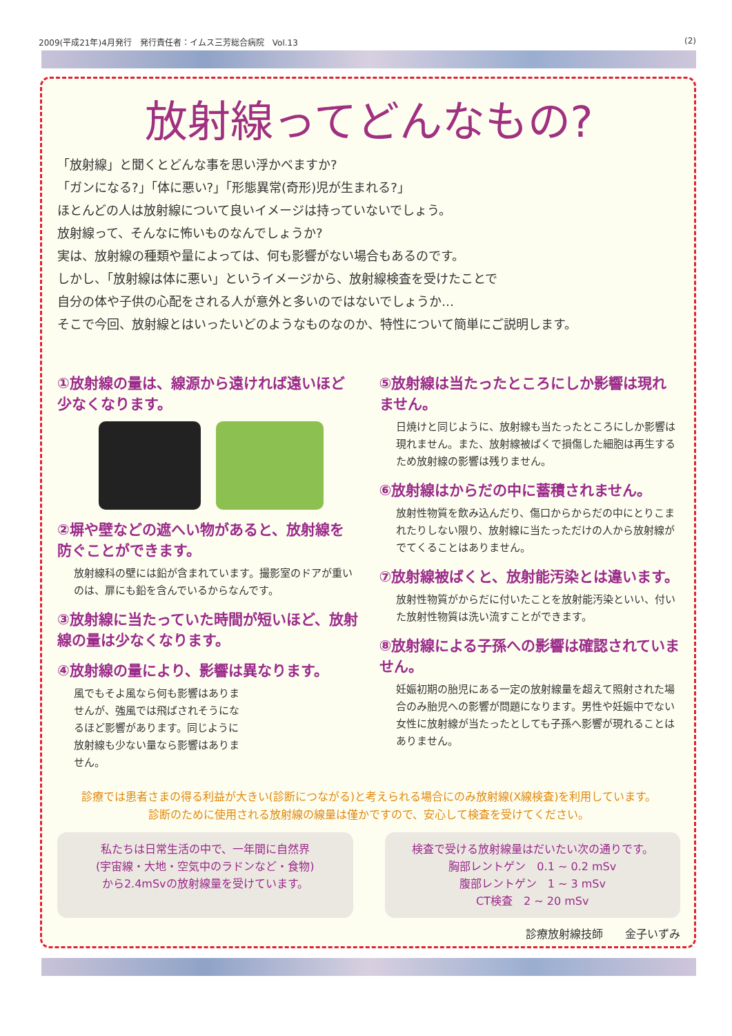2009(平成21年)4月発行　発行責任者：イムス三芳総合病院　Vol.13 (2)
放射線ってどんなもの?
「放射線」と聞くとどんな事を思い浮かべますか?
「ガンになる?」「体に悪い?」「形態異常(奇形)児が生まれる?」
ほとんどの人は放射線について良いイメージは持っていないでしょう。
放射線って、そんなに怖いものなんでしょうか?
実は、放射線の種類や量によっては、何も影響がない場合もあるのです。
しかし、「放射線は体に悪い」というイメージから、放射線検査を受けたことで
自分の体や子供の心配をされる人が意外と多いのではないでしょうか…
そこで今回、放射線とはいったいどのようなものなのか、特性について簡単にご説明します。
①放射線の量は、線源から遠ければ遠いほど少なくなります。
②塀や壁などの遮へい物があると、放射線を防ぐことができます。
放射線科の壁には鉛が含まれています。撮影室のドアが重いのは、扉にも鉛を含んでいるからなんです。
③放射線に当たっていた時間が短いほど、放射線の量は少なくなります。
④放射線の量により、影響は異なります。
風でもそよ風なら何も影響はありませんが、強風では飛ばされそうになるほど影響があります。同じように放射線も少ない量なら影響はありません。
⑤放射線は当たったところにしか影響は現れません。
日焼けと同じように、放射線も当たったところにしか影響は現れません。また、放射線被ばくで損傷した細胞は再生するため放射線の影響は残りません。
⑥放射線はからだの中に蓄積されません。
放射性物質を飲み込んだり、傷口からからだの中にとりこまれたりしない限り、放射線に当たっただけの人から放射線がでてくることはありません。
⑦放射線被ばくと、放射能汚染とは違います。
放射性物質がからだに付いたことを放射能汚染といい、付いた放射性物質は洗い流すことができます。
⑧放射線による子孫への影響は確認されていません。
妊娠初期の胎児にある一定の放射線量を超えて照射された場合のみ胎児への影響が問題になります。男性や妊娠中でない女性に放射線が当たったとしても子孫へ影響が現れることはありません。
診療では患者さまの得る利益が大きい(診断につながる)と考えられる場合にのみ放射線(X線検査)を利用しています。
診断のために使用される放射線の線量は僅かですので、安心して検査を受けてください。
私たちは日常生活の中で、一年間に自然界
(宇宙線・大地・空気中のラドンなど・食物)
から2.4mSvの放射線量を受けています。
検査で受ける放射線量はだいたい次の通りです。
胸部レントゲン　0.1 ~ 0.2 mSv
腹部レントゲン　1 ~ 3 mSv
CT検査　2 ~ 20 mSv
診療放射線技師　　金子いずみ